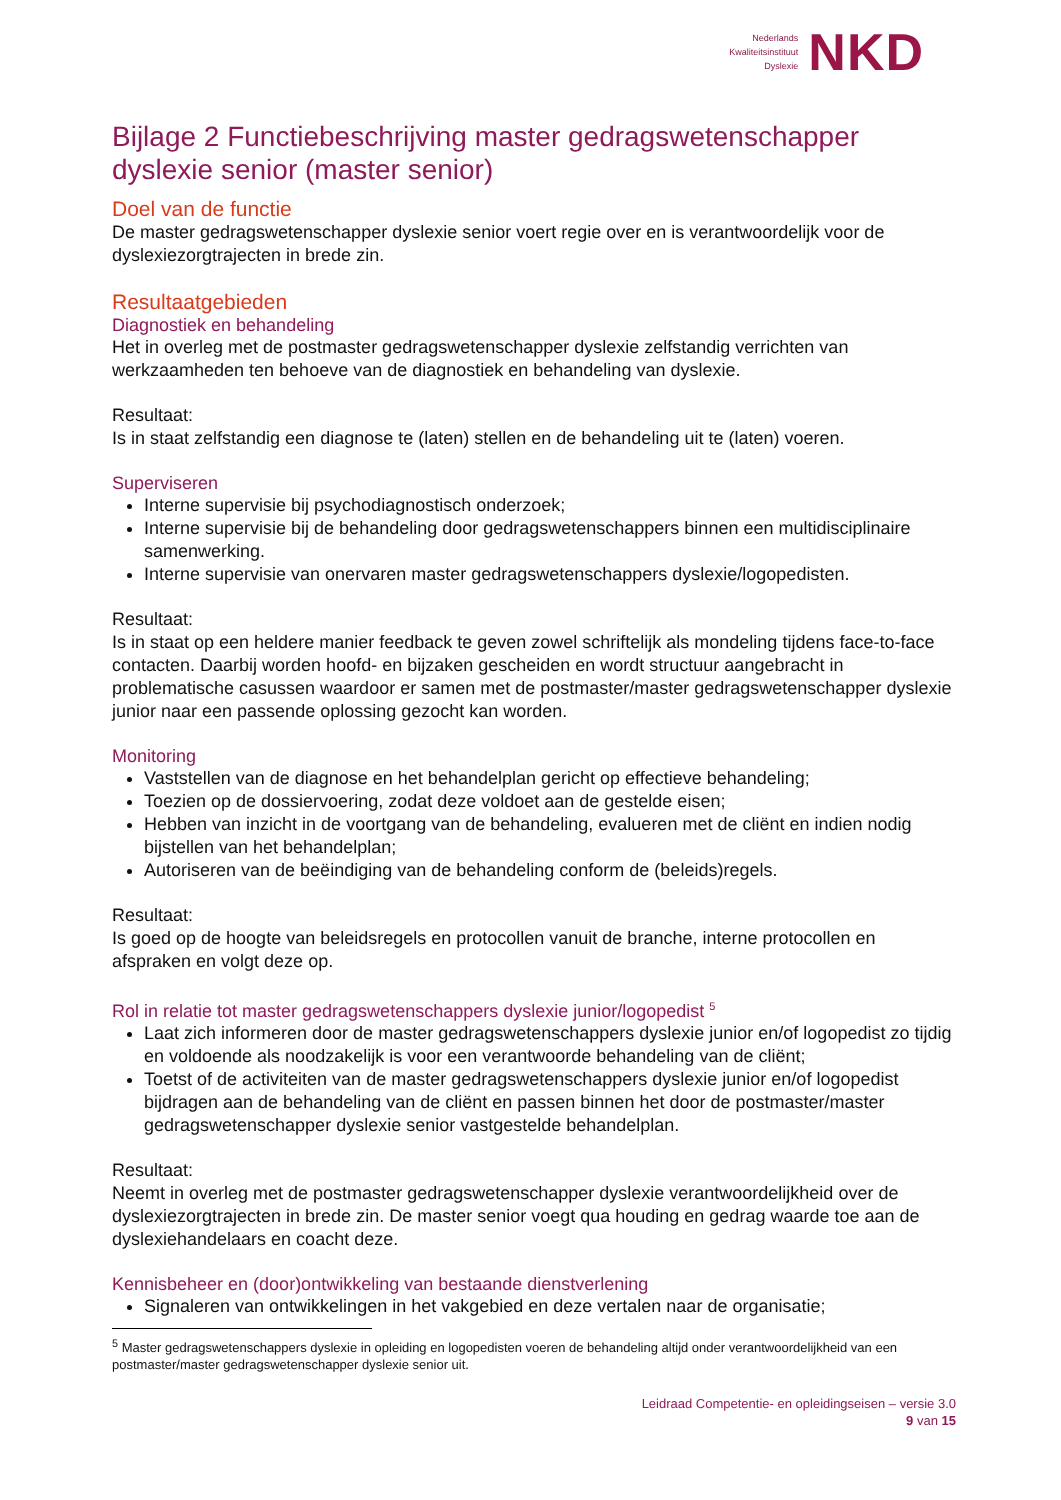Nederlands
Kwaliteitsinstituut
Dyslexie
NKD
Bijlage 2 Functiebeschrijving master gedragswetenschapper dyslexie senior (master senior)
Doel van de functie
De master gedragswetenschapper dyslexie senior voert regie over en is verantwoordelijk voor de dyslexiezorgtrajecten in brede zin.
Resultaatgebieden
Diagnostiek en behandeling
Het in overleg met de postmaster gedragswetenschapper dyslexie zelfstandig verrichten van werkzaamheden ten behoeve van de diagnostiek en behandeling van dyslexie.
Resultaat:
Is in staat zelfstandig een diagnose te (laten) stellen en de behandeling uit te (laten) voeren.
Superviseren
Interne supervisie bij psychodiagnostisch onderzoek;
Interne supervisie bij de behandeling door gedragswetenschappers binnen een multidisciplinaire samenwerking.
Interne supervisie van onervaren master gedragswetenschappers dyslexie/logopedisten.
Resultaat:
Is in staat op een heldere manier feedback te geven zowel schriftelijk als mondeling tijdens face-to-face contacten. Daarbij worden hoofd- en bijzaken gescheiden en wordt structuur aangebracht in problematische casussen waardoor er samen met de postmaster/master gedragswetenschapper dyslexie junior naar een passende oplossing gezocht kan worden.
Monitoring
Vaststellen van de diagnose en het behandelplan gericht op effectieve behandeling;
Toezien op de dossiervoering, zodat deze voldoet aan de gestelde eisen;
Hebben van inzicht in de voortgang van de behandeling, evalueren met de cliënt en indien nodig bijstellen van het behandelplan;
Autoriseren van de beëindiging van de behandeling conform de (beleids)regels.
Resultaat:
Is goed op de hoogte van beleidsregels en protocollen vanuit de branche, interne protocollen en afspraken en volgt deze op.
Rol in relatie tot master gedragswetenschappers dyslexie junior/logopedist <sup>5</sup>
Laat zich informeren door de master gedragswetenschappers dyslexie junior en/of logopedist zo tijdig en voldoende als noodzakelijk is voor een verantwoorde behandeling van de cliënt;
Toetst of de activiteiten van de master gedragswetenschappers dyslexie junior en/of logopedist bijdragen aan de behandeling van de cliënt en passen binnen het door de postmaster/master gedragswetenschapper dyslexie senior vastgestelde behandelplan.
Resultaat:
Neemt in overleg met de postmaster gedragswetenschapper dyslexie verantwoordelijkheid over de dyslexiezorgtrajecten in brede zin. De master senior voegt qua houding en gedrag waarde toe aan de dyslexiehandelaars en coacht deze.
Kennisbeheer en (door)ontwikkeling van bestaande dienstverlening
Signaleren van ontwikkelingen in het vakgebied en deze vertalen naar de organisatie;
<sup>5</sup> Master gedragswetenschappers dyslexie in opleiding en logopedisten voeren de behandeling altijd onder verantwoordelijkheid van een postmaster/master gedragswetenschapper dyslexie senior uit.
Leidraad Competentie- en opleidingseisen – versie 3.0
9 van 15